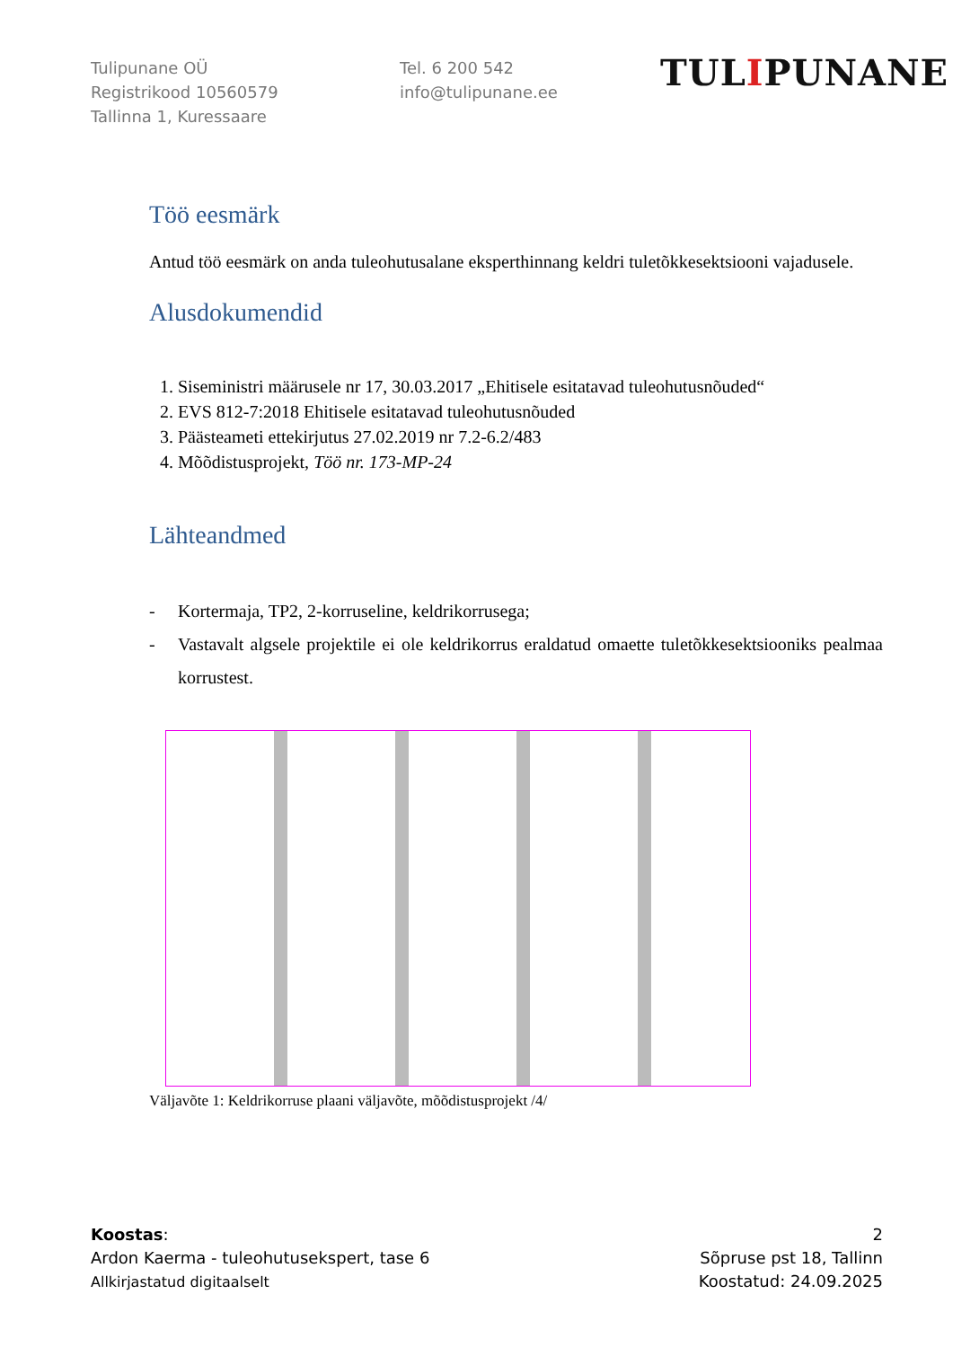Tulipunane OÜ
Registrikood 10560579
Tallinna 1, Kuressaare
Tel. 6 200 542
info@tulipunane.ee
TULIPUNANE
Töö eesmärk
Antud töö eesmärk on anda tuleohutusalane eksperthinnang keldri tuletõkkesektsiooni vajadusele.
Alusdokumendid
1. Siseministri määrusele nr 17, 30.03.2017 „Ehitisele esitatavad tuleohutusnõuded“
2. EVS 812-7:2018 Ehitisele esitatavad tuleohutusnõuded
3. Päästeameti ettekirjutus 27.02.2019 nr 7.2-6.2/483
4. Mõõdistusprojekt, Töö nr. 173-MP-24
Lähteandmed
- Kortermaja, TP2, 2-korruseline, keldrikorrusega;
- Vastavalt algsele projektile ei ole keldrikorrus eraldatud omaette tuletõkkesektsiooniks pealmaa korrustest.
Väljavõte 1: Keldrikorruse plaani väljavõte, mõõdistusprojekt /4/
Koostas:
Ardon Kaerma - tuleohutusekspert, tase 6
Allkirjastatud digitaalselt
2
Sõpruse pst 18, Tallinn
Koostatud: 24.09.2025